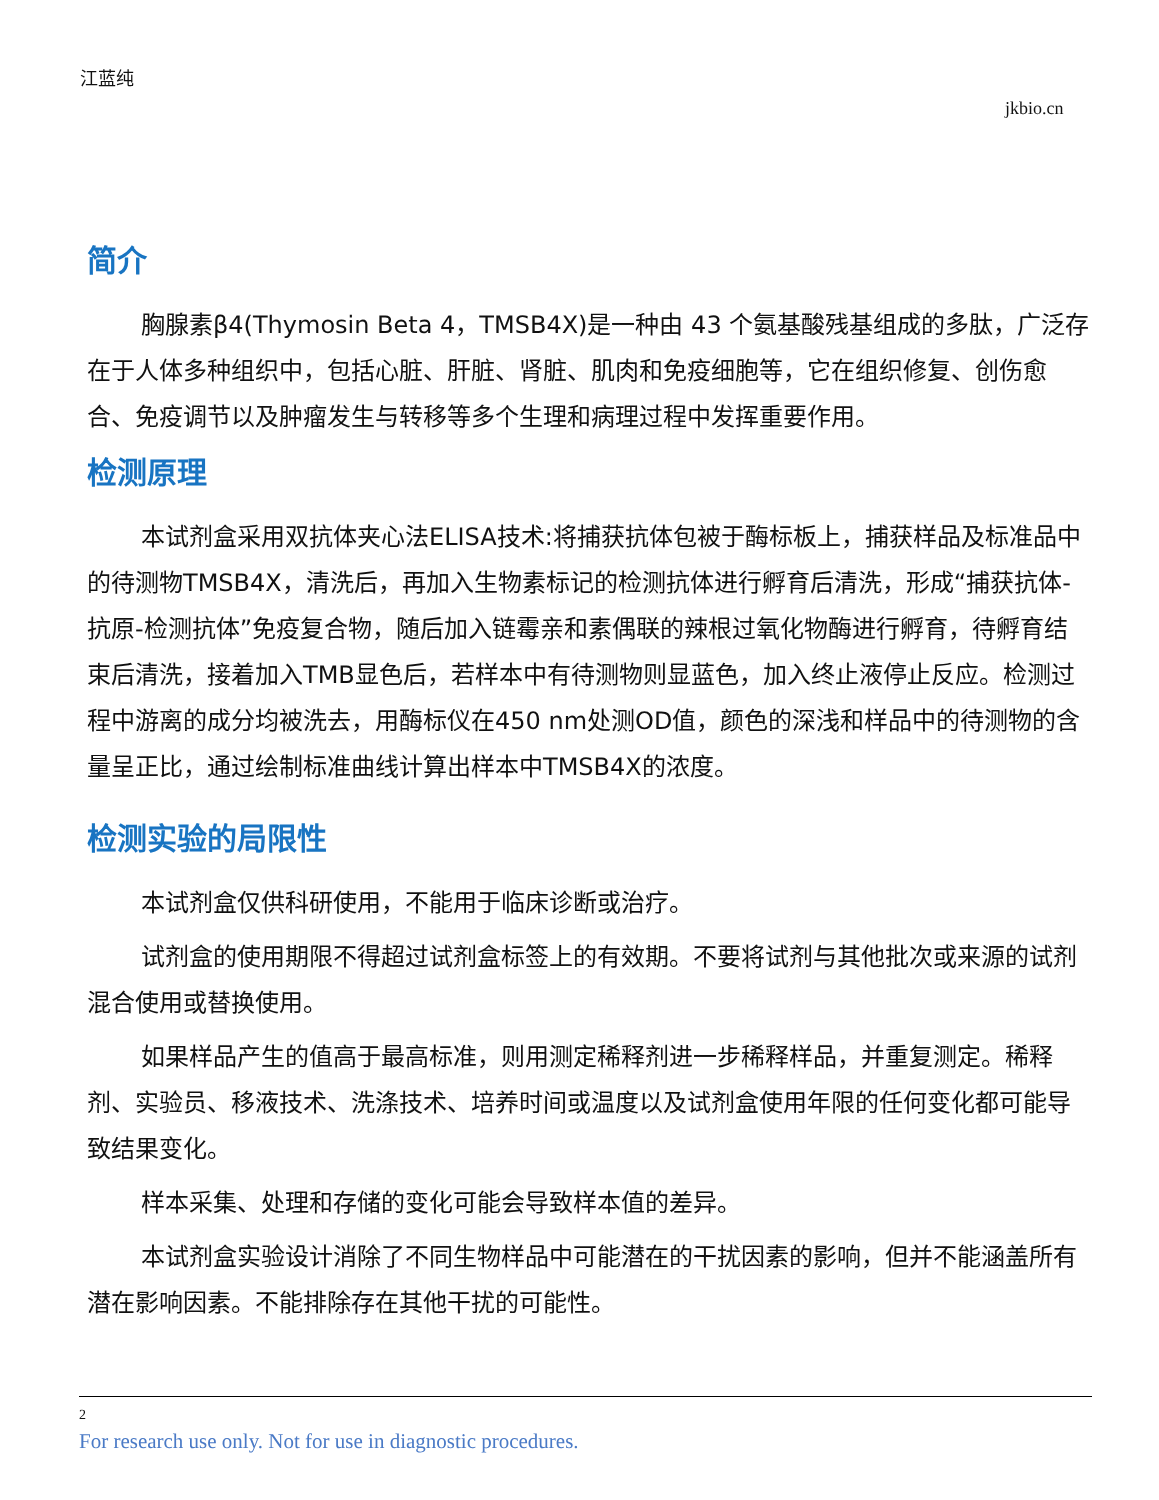江蓝纯
jkbio.cn
简介
胸腺素β4(Thymosin Beta 4，TMSB4X)是一种由 43 个氨基酸残基组成的多肽，广泛存在于人体多种组织中，包括心脏、肝脏、肾脏、肌肉和免疫细胞等，它在组织修复、创伤愈合、免疫调节以及肿瘤发生与转移等多个生理和病理过程中发挥重要作用。
检测原理
本试剂盒采用双抗体夹心法ELISA技术:将捕获抗体包被于酶标板上，捕获样品及标准品中的待测物TMSB4X，清洗后，再加入生物素标记的检测抗体进行孵育后清洗，形成“捕获抗体-抗原-检测抗体”免疫复合物，随后加入链霉亲和素偶联的辣根过氧化物酶进行孵育，待孵育结束后清洗，接着加入TMB显色后，若样本中有待测物则显蓝色，加入终止液停止反应。检测过程中游离的成分均被洗去，用酶标仪在450 nm处测OD值，颜色的深浅和样品中的待测物的含量呈正比，通过绘制标准曲线计算出样本中TMSB4X的浓度。
检测实验的局限性
本试剂盒仅供科研使用，不能用于临床诊断或治疗。
试剂盒的使用期限不得超过试剂盒标签上的有效期。不要将试剂与其他批次或来源的试剂混合使用或替换使用。
如果样品产生的值高于最高标准，则用测定稀释剂进一步稀释样品，并重复测定。稀释剂、实验员、移液技术、洗涤技术、培养时间或温度以及试剂盒使用年限的任何变化都可能导致结果变化。
样本采集、处理和存储的变化可能会导致样本值的差异。
本试剂盒实验设计消除了不同生物样品中可能潜在的干扰因素的影响，但并不能涵盖所有潜在影响因素。不能排除存在其他干扰的可能性。
2
For research use only. Not for use in diagnostic procedures.